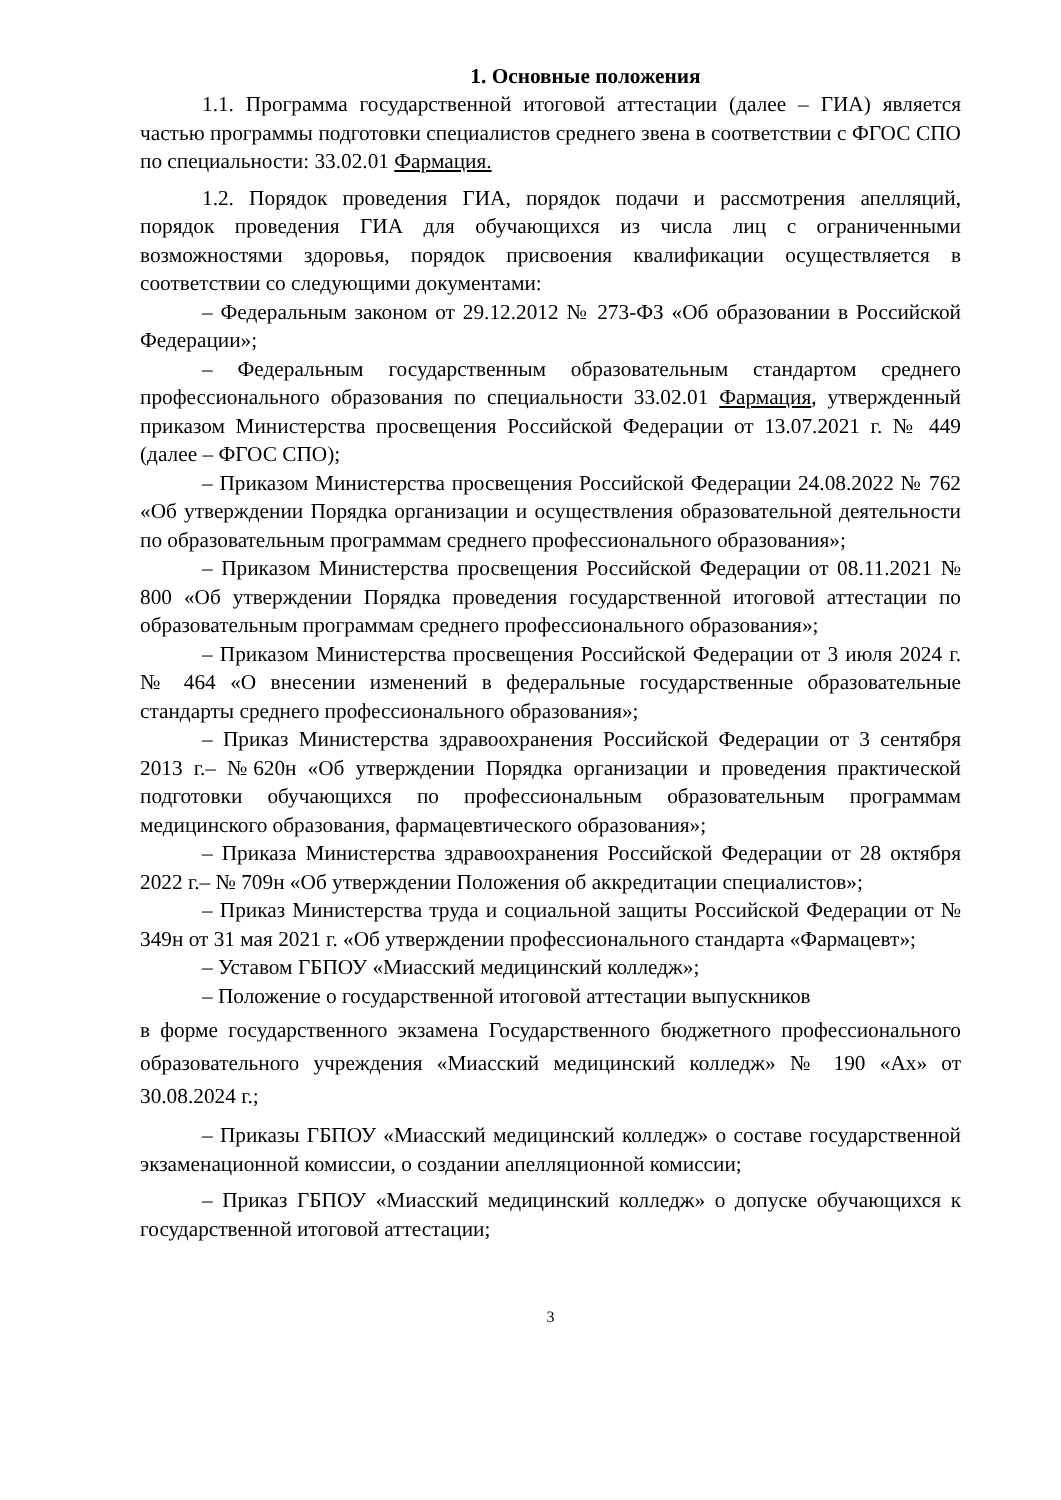1. Основные положения
1.1. Программа государственной итоговой аттестации (далее – ГИА) является частью программы подготовки специалистов среднего звена в соответствии с ФГОС СПО по специальности: 33.02.01 Фармация.
1.2. Порядок проведения ГИА, порядок подачи и рассмотрения апелляций, порядок проведения ГИА для обучающихся из числа лиц с ограниченными возможностями здоровья, порядок присвоения квалификации осуществляется в соответствии со следующими документами:
– Федеральным законом от 29.12.2012 № 273-ФЗ «Об образовании в Российской Федерации»;
– Федеральным государственным образовательным стандартом среднего профессионального образования по специальности 33.02.01 Фармация, утвержденный приказом Министерства просвещения Российской Федерации от 13.07.2021 г. № 449 (далее – ФГОС СПО);
– Приказом Министерства просвещения Российской Федерации 24.08.2022 № 762 «Об утверждении Порядка организации и осуществления образовательной деятельности по образовательным программам среднего профессионального образования»;
– Приказом Министерства просвещения Российской Федерации от 08.11.2021 № 800 «Об утверждении Порядка проведения государственной итоговой аттестации по образовательным программам среднего профессионального образования»;
– Приказом Министерства просвещения Российской Федерации от 3 июля 2024 г. № 464 «О внесении изменений в федеральные государственные образовательные стандарты среднего профессионального образования»;
– Приказ Министерства здравоохранения Российской Федерации от 3 сентября 2013 г.– №620н «Об утверждении Порядка организации и проведения практической подготовки обучающихся по профессиональным образовательным программам медицинского образования, фармацевтического образования»;
– Приказа Министерства здравоохранения Российской Федерации от 28 октября 2022 г.– № 709н «Об утверждении Положения об аккредитации специалистов»;
– Приказ Министерства труда и социальной защиты Российской Федерации от № 349н от 31 мая 2021 г. «Об утверждении профессионального стандарта «Фармацевт»;
– Уставом ГБПОУ «Миасский медицинский колледж»;
– Положение о государственной итоговой аттестации выпускников
в форме государственного экзамена Государственного бюджетного профессионального образовательного учреждения «Миасский медицинский колледж» № 190 «Ах» от 30.08.2024 г.;
– Приказы ГБПОУ «Миасский медицинский колледж» о составе государственной экзаменационной комиссии, о создании апелляционной комиссии;
– Приказ ГБПОУ «Миасский медицинский колледж» о допуске обучающихся к государственной итоговой аттестации;
3